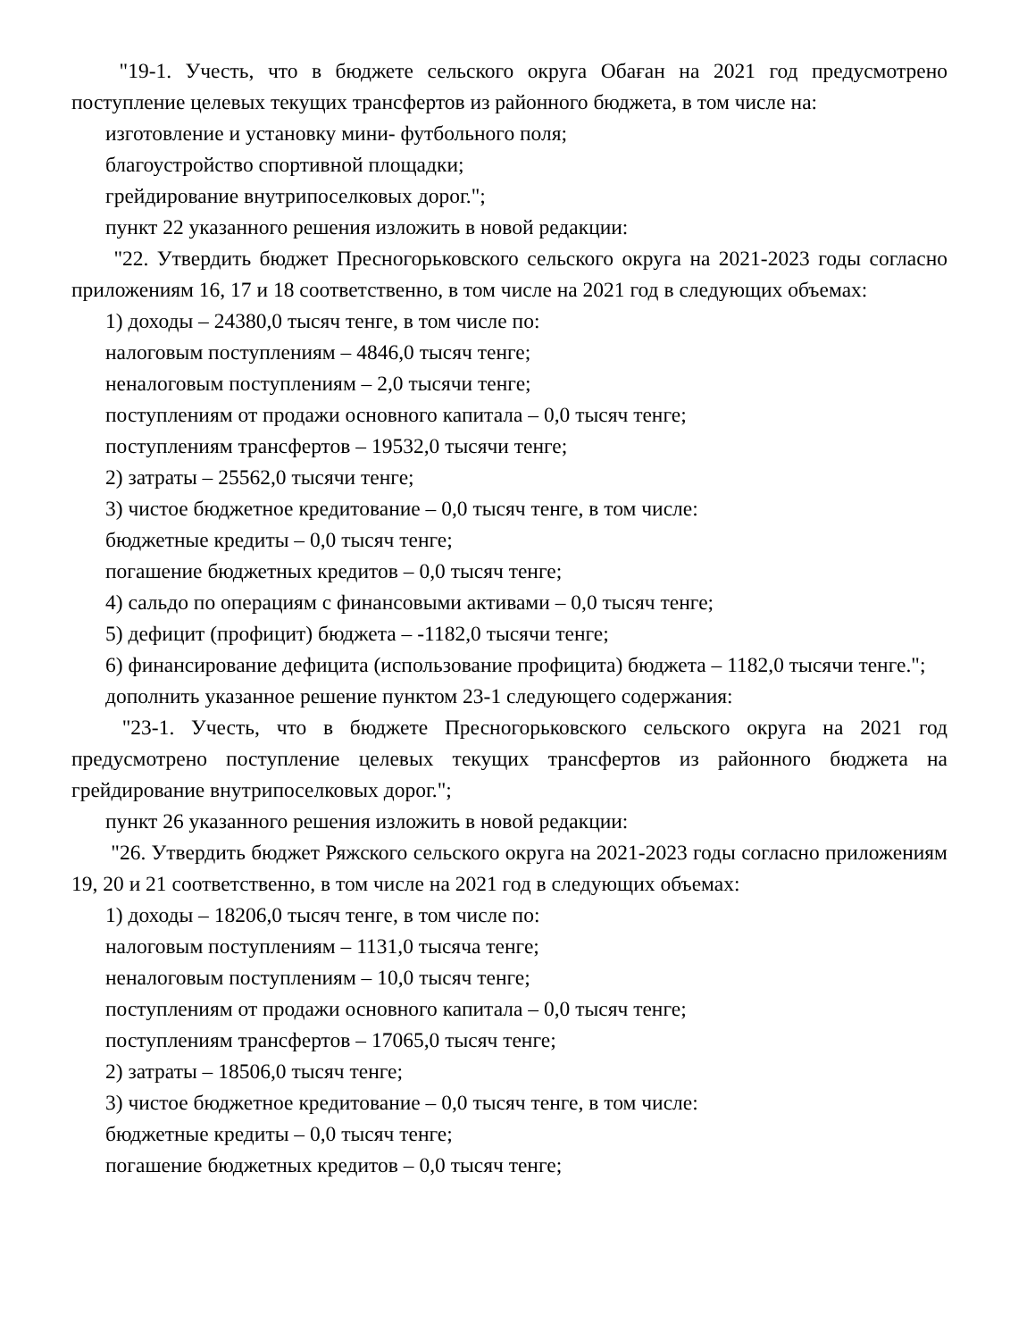"19-1. Учесть, что в бюджете сельского округа Обаған на 2021 год предусмотрено поступление целевых текущих трансфертов из районного бюджета, в том числе на:
изготовление и установку мини- футбольного поля;
благоустройство спортивной площадки;
грейдирование внутрипоселковых дорог.";
пункт 22 указанного решения изложить в новой редакции:
"22. Утвердить бюджет Пресногорьковского сельского округа на 2021-2023 годы согласно приложениям 16, 17 и 18 соответственно, в том числе на 2021 год в следующих объемах:
1) доходы – 24380,0 тысяч тенге, в том числе по:
налоговым поступлениям – 4846,0 тысяч тенге;
неналоговым поступлениям – 2,0 тысячи тенге;
поступлениям от продажи основного капитала – 0,0 тысяч тенге;
поступлениям трансфертов – 19532,0 тысячи тенге;
2) затраты – 25562,0 тысячи тенге;
3) чистое бюджетное кредитование – 0,0 тысяч тенге, в том числе:
бюджетные кредиты – 0,0 тысяч тенге;
погашение бюджетных кредитов – 0,0 тысяч тенге;
4) сальдо по операциям с финансовыми активами – 0,0 тысяч тенге;
5) дефицит (профицит) бюджета – -1182,0 тысячи тенге;
6) финансирование дефицита (использование профицита) бюджета – 1182,0 тысячи тенге.";
дополнить указанное решение пунктом 23-1 следующего содержания:
"23-1. Учесть, что в бюджете Пресногорьковского сельского округа на 2021 год предусмотрено поступление целевых текущих трансфертов из районного бюджета на грейдирование внутрипоселковых дорог.";
пункт 26 указанного решения изложить в новой редакции:
"26. Утвердить бюджет Ряжского сельского округа на 2021-2023 годы согласно приложениям 19, 20 и 21 соответственно, в том числе на 2021 год в следующих объемах:
1) доходы – 18206,0 тысяч тенге, в том числе по:
налоговым поступлениям – 1131,0 тысяча тенге;
неналоговым поступлениям – 10,0 тысяч тенге;
поступлениям от продажи основного капитала – 0,0 тысяч тенге;
поступлениям трансфертов – 17065,0 тысяч тенге;
2) затраты – 18506,0 тысяч тенге;
3) чистое бюджетное кредитование – 0,0 тысяч тенге, в том числе:
бюджетные кредиты – 0,0 тысяч тенге;
погашение бюджетных кредитов – 0,0 тысяч тенге;